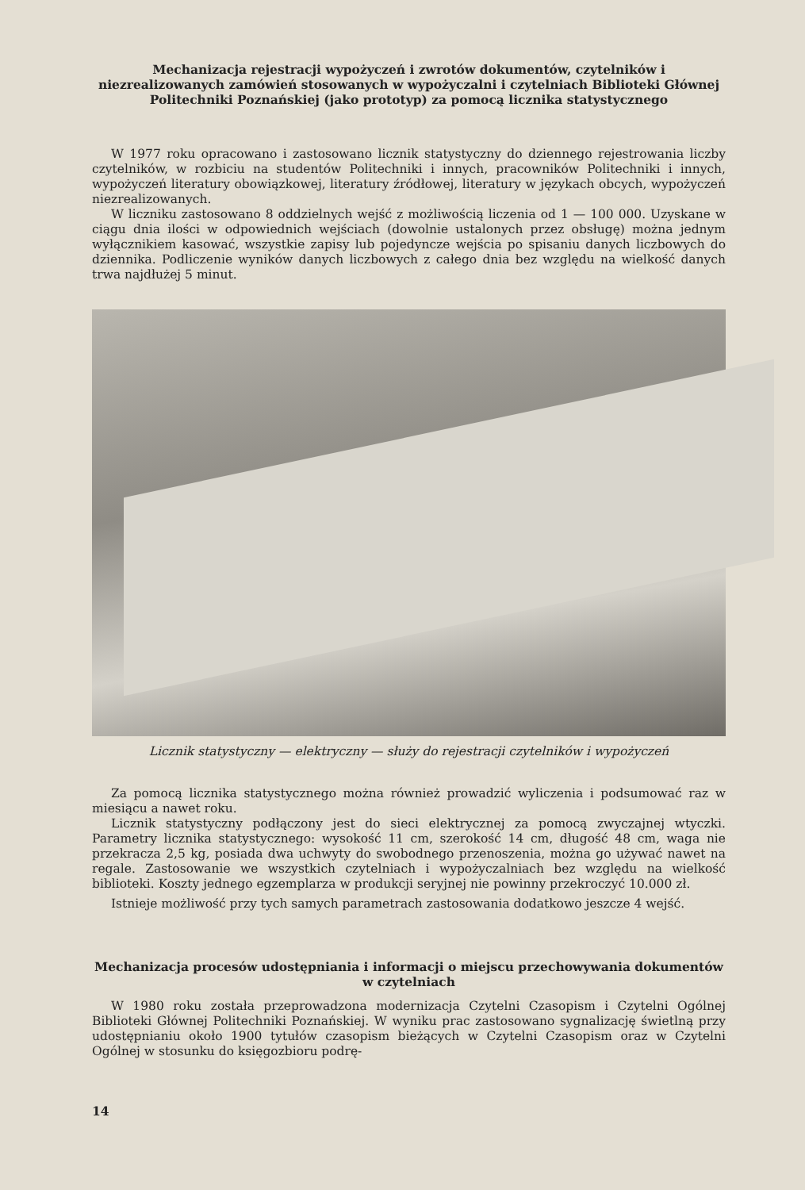Mechanizacja rejestracji wypożyczeń i zwrotów dokumentów, czytelników i niezrealizowanych zamówień stosowanych w wypożyczalni i czytelniach Biblioteki Głównej Politechniki Poznańskiej (jako prototyp) za pomocą licznika statystycznego
W 1977 roku opracowano i zastosowano licznik statystyczny do dziennego rejestrowania liczby czytelników, w rozbiciu na studentów Politechniki i innych, pracowników Politechniki i innych, wypożyczeń literatury obowiązkowej, literatury źródłowej, literatury w językach obcych, wypożyczeń niezrealizowanych.
W liczniku zastosowano 8 oddzielnych wejść z możliwością liczenia od 1 — 100 000. Uzyskane w ciągu dnia ilości w odpowiednich wejściach (dowolnie ustalonych przez obsługę) można jednym wyłącznikiem kasować, wszystkie zapisy lub pojedyncze wejścia po spisaniu danych liczbowych do dziennika. Podliczenie wyników danych liczbowych z całego dnia bez względu na wielkość danych trwa najdłużej 5 minut.
Licznik statystyczny — elektryczny — służy do rejestracji czytelników i wypożyczeń
Za pomocą licznika statystycznego można również prowadzić wyliczenia i podsumować raz w miesiącu a nawet roku.
Licznik statystyczny podłączony jest do sieci elektrycznej za pomocą zwyczajnej wtyczki. Parametry licznika statystycznego: wysokość 11 cm, szerokość 14 cm, długość 48 cm, waga nie przekracza 2,5 kg, posiada dwa uchwyty do swobodnego przenoszenia, można go używać nawet na regale. Zastosowanie we wszystkich czytelniach i wypożyczalniach bez względu na wielkość biblioteki. Koszty jednego egzemplarza w produkcji seryjnej nie powinny przekroczyć 10.000 zł.
Istnieje możliwość przy tych samych parametrach zastosowania dodatkowo jeszcze 4 wejść.
Mechanizacja procesów udostępniania i informacji o miejscu przechowywania dokumentów w czytelniach
W 1980 roku została przeprowadzona modernizacja Czytelni Czasopism i Czytelni Ogólnej Biblioteki Głównej Politechniki Poznańskiej. W wyniku prac zastosowano sygnalizację świetlną przy udostępnianiu około 1900 tytułów czasopism bieżących w Czytelni Czasopism oraz w Czytelni Ogólnej w stosunku do księgozbioru podrę-
14